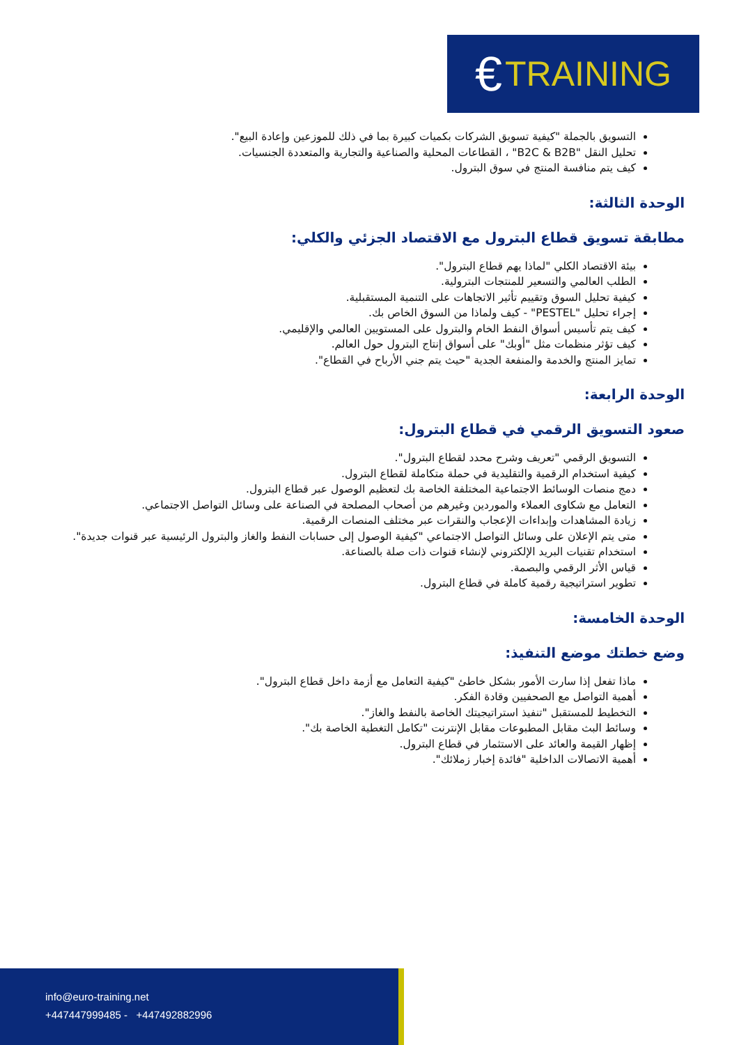€ TRAINING
التسويق بالجملة "كيفية تسويق الشركات بكميات كبيرة بما في ذلك للموزعين وإعادة البيع".
تحليل النقل "B2C & B2B" ، القطاعات المحلية والصناعية والتجارية والمتعددة الجنسيات.
كيف يتم منافسة المنتج في سوق البترول.
الوحدة الثالثة:
مطابقة تسويق قطاع البترول مع الاقتصاد الجزئي والكلي:
بيئة الاقتصاد الكلي "لماذا يهم قطاع البترول".
الطلب العالمي والتسعير للمنتجات البترولية.
كيفية تحليل السوق وتقييم تأثير الاتجاهات على التنمية المستقبلية.
إجراء تحليل "PESTEL" - كيف ولماذا من السوق الخاص بك.
كيف يتم تأسيس أسواق النفط الخام والبترول على المستويين العالمي والإقليمي.
كيف تؤثر منظمات مثل "أوبك" على أسواق إنتاج البترول حول العالم.
تمايز المنتج والخدمة والمنفعة الجدية "حيث يتم جني الأرباح في القطاع".
الوحدة الرابعة:
صعود التسويق الرقمي في قطاع البترول:
التسويق الرقمي "تعريف وشرح محدد لقطاع البترول".
كيفية استخدام الرقمية والتقليدية في حملة متكاملة لقطاع البترول.
دمج منصات الوسائط الاجتماعية المختلفة الخاصة بك لتعظيم الوصول عبر قطاع البترول.
التعامل مع شكاوى العملاء والموردين وغيرهم من أصحاب المصلحة في الصناعة على وسائل التواصل الاجتماعي.
زيادة المشاهدات وإبداءات الإعجاب والنقرات عبر مختلف المنصات الرقمية.
متى يتم الإعلان على وسائل التواصل الاجتماعي "كيفية الوصول إلى حسابات النفط والغاز والبترول الرئيسية عبر قنوات جديدة".
استخدام تقنيات البريد الإلكتروني لإنشاء قنوات ذات صلة بالصناعة.
قياس الأثر الرقمي والبصمة.
تطوير استراتيجية رقمية كاملة في قطاع البترول.
الوحدة الخامسة:
وضع خطتك موضع التنفيذ:
ماذا تفعل إذا سارت الأمور بشكل خاطئ "كيفية التعامل مع أزمة داخل قطاع البترول".
أهمية التواصل مع الصحفيين وقادة الفكر.
التخطيط للمستقبل "تنفيذ استراتيجيتك الخاصة بالنفط والغاز".
وسائط البث مقابل المطبوعات مقابل الإنترنت "تكامل التغطية الخاصة بك".
إظهار القيمة والعائد على الاستثمار في قطاع البترول.
أهمية الاتصالات الداخلية "فائدة إخبار زملائك".
info@euro-training.net
+447447999485 - +447492882996